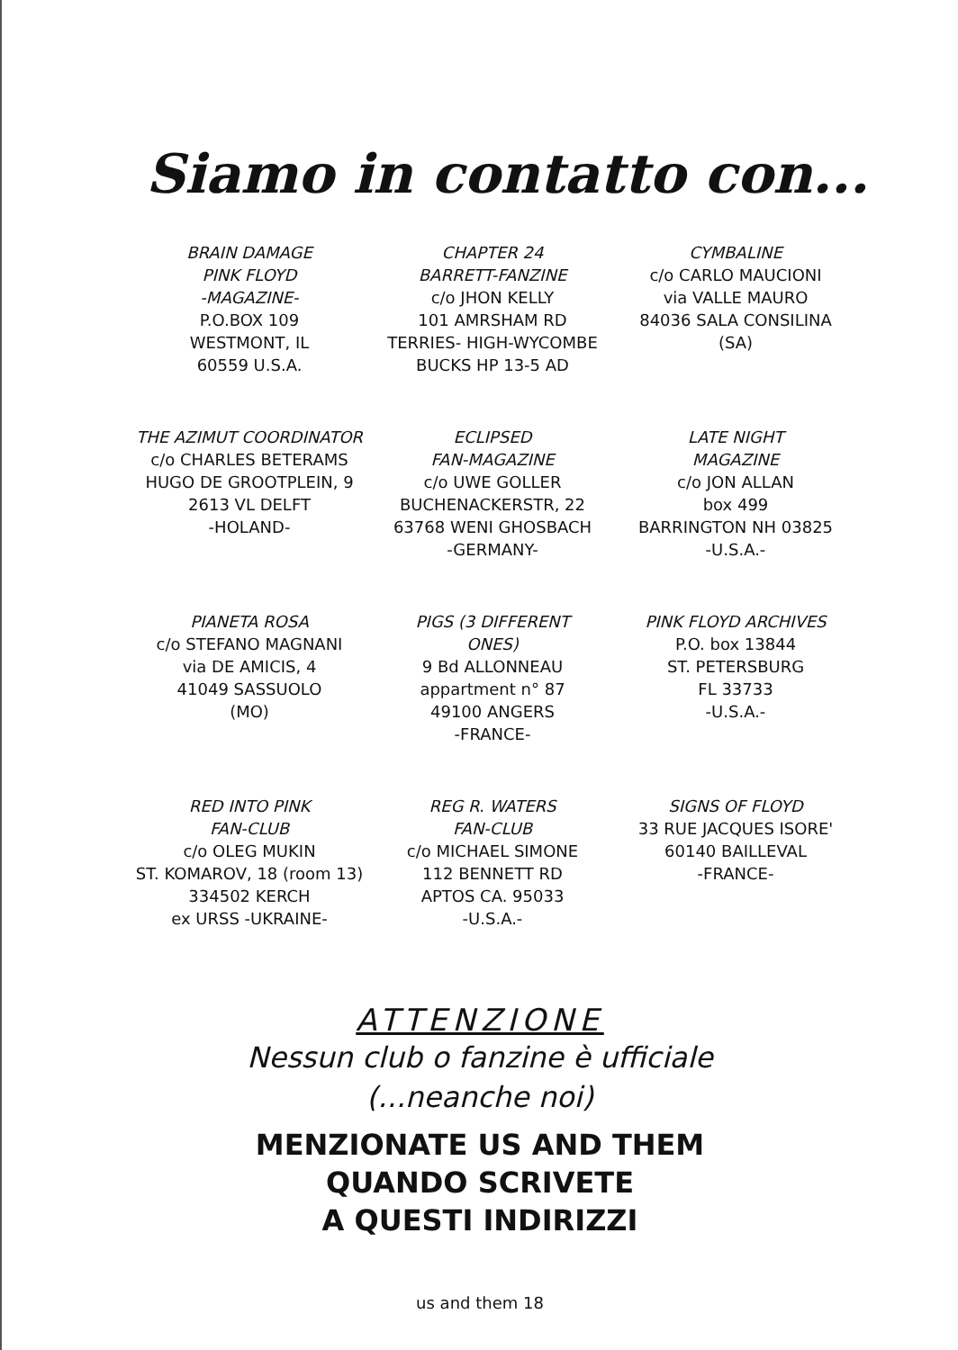Siamo in contatto con...
BRAIN DAMAGE
PINK FLOYD
-MAGAZINE-
P.O.BOX 109
WESTMONT, IL
60559 U.S.A.
CHAPTER 24
BARRETT-FANZINE
c/o JHON KELLY
101 AMRSHAM RD
TERRIES- HIGH-WYCOMBE
BUCKS HP 13-5 AD
CYMBALINE
c/o CARLO MAUCIONI
via VALLE MAURO
84036 SALA CONSILINA
(SA)
THE AZIMUT COORDINATOR
c/o CHARLES BETERAMS
HUGO DE GROOTPLEIN, 9
2613 VL DELFT
-HOLAND-
ECLIPSED
FAN-MAGAZINE
c/o UWE GOLLER
BUCHENACKERSTR, 22
63768 WENI GHOSBACH
-GERMANY-
LATE NIGHT
MAGAZINE
c/o JON ALLAN
box 499
BARRINGTON NH 03825
-U.S.A.-
PIANETA ROSA
c/o STEFANO MAGNANI
via DE AMICIS, 4
41049 SASSUOLO
(MO)
PIGS (3 DIFFERENT
ONES)
9 Bd ALLONNEAU
appartment n° 87
49100 ANGERS
-FRANCE-
PINK FLOYD ARCHIVES
P.O. box 13844
ST. PETERSBURG
FL 33733
-U.S.A.-
RED INTO PINK
FAN-CLUB
c/o OLEG MUKIN
ST. KOMAROV, 18 (room 13)
334502 KERCH
ex URSS -UKRAINE-
REG R. WATERS
FAN-CLUB
c/o MICHAEL SIMONE
112 BENNETT RD
APTOS CA. 95033
-U.S.A.-
SIGNS OF FLOYD
33 RUE JACQUES ISORE'
60140 BAILLEVAL
-FRANCE-
ATTENZIONE
Nessun club o fanzine è ufficiale
(...neanche noi)
MENZIONATE US AND THEM
QUANDO SCRIVETE
A QUESTI INDIRIZZI
us and them 18